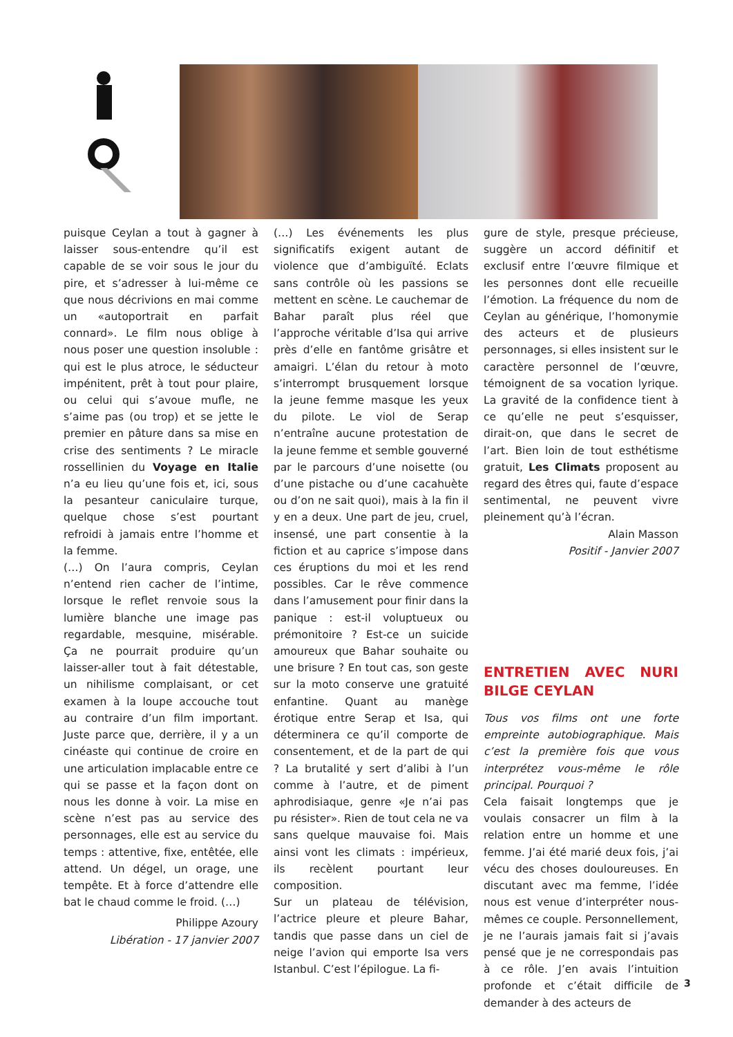puisque Ceylan a tout à gagner à laisser sous-entendre qu’il est capable de se voir sous le jour du pire, et s’adresser à lui-même ce que nous décrivions en mai comme un «autoportrait en parfait connard». Le film nous oblige à nous poser une question insoluble : qui est le plus atroce, le séducteur impénitent, prêt à tout pour plaire, ou celui qui s’avoue mufle, ne s’aime pas (ou trop) et se jette le premier en pâture dans sa mise en crise des sentiments ? Le miracle rossellinien du Voyage en Italie n’a eu lieu qu’une fois et, ici, sous la pesanteur caniculaire turque, quelque chose s’est pourtant refroidi à jamais entre l’homme et la femme.
(…) On l’aura compris, Ceylan n’entend rien cacher de l’intime, lorsque le reflet renvoie sous la lumière blanche une image pas regardable, mesquine, misérable. Ça ne pourrait produire qu’un laisser-aller tout à fait détestable, un nihilisme complaisant, or cet examen à la loupe accouche tout au contraire d’un film important. Juste parce que, derrière, il y a un cinéaste qui continue de croire en une articulation implacable entre ce qui se passe et la façon dont on nous les donne à voir. La mise en scène n’est pas au service des personnages, elle est au service du temps : attentive, fixe, entêtée, elle attend. Un dégel, un orage, une tempête. Et à force d’attendre elle bat le chaud comme le froid. (…)
Philippe Azoury
Libération - 17 janvier 2007
(…) Les événements les plus significatifs exigent autant de violence que d’ambiguïté. Eclats sans contrôle où les passions se mettent en scène. Le cauchemar de Bahar paraît plus réel que l’approche véritable d’Isa qui arrive près d’elle en fantôme grisâtre et amaigri. L’élan du retour à moto s’interrompt brusquement lorsque la jeune femme masque les yeux du pilote. Le viol de Serap n’entraîne aucune protestation de la jeune femme et semble gouverné par le parcours d’une noisette (ou d’une pistache ou d’une cacahuète ou d’on ne sait quoi), mais à la fin il y en a deux. Une part de jeu, cruel, insensé, une part consentie à la fiction et au caprice s’impose dans ces éruptions du moi et les rend possibles. Car le rêve commence dans l’amusement pour finir dans la panique : est-il voluptueux ou prémonitoire ? Est-ce un suicide amoureux que Bahar souhaite ou une brisure ? En tout cas, son geste sur la moto conserve une gratuité enfantine. Quant au manège érotique entre Serap et Isa, qui déterminera ce qu’il comporte de consentement, et de la part de qui ? La brutalité y sert d’alibi à l’un comme à l’autre, et de piment aphrodisiaque, genre «Je n’ai pas pu résister». Rien de tout cela ne va sans quelque mauvaise foi. Mais ainsi vont les climats : impérieux, ils recèlent pourtant leur composition.
Sur un plateau de télévision, l’actrice pleure et pleure Bahar, tandis que passe dans un ciel de neige l’avion qui emporte Isa vers Istanbul. C’est l’épilogue. La fi-
gure de style, presque précieuse, suggère un accord définitif et exclusif entre l’œuvre filmique et les personnes dont elle recueille l’émotion. La fréquence du nom de Ceylan au générique, l’homonymie des acteurs et de plusieurs personnages, si elles insistent sur le caractère personnel de l’œuvre, témoignent de sa vocation lyrique. La gravité de la confidence tient à ce qu’elle ne peut s’esquisser, dirait-on, que dans le secret de l’art. Bien loin de tout esthétisme gratuit, Les Climats proposent au regard des êtres qui, faute d’espace sentimental, ne peuvent vivre pleinement qu’à l’écran.
Alain Masson
Positif - Janvier 2007
ENTRETIEN AVEC NURI BILGE CEYLAN
Tous vos films ont une forte empreinte autobiographique. Mais c’est la première fois que vous interprétez vous-même le rôle principal. Pourquoi ?
Cela faisait longtemps que je voulais consacrer un film à la relation entre un homme et une femme. J’ai été marié deux fois, j’ai vécu des choses douloureuses. En discutant avec ma femme, l’idée nous est venue d’interpréter nous-mêmes ce couple. Personnellement, je ne l’aurais jamais fait si j’avais pensé que je ne correspondais pas à ce rôle. J’en avais l’intuition profonde et c’était difficile de demander à des acteurs de
3